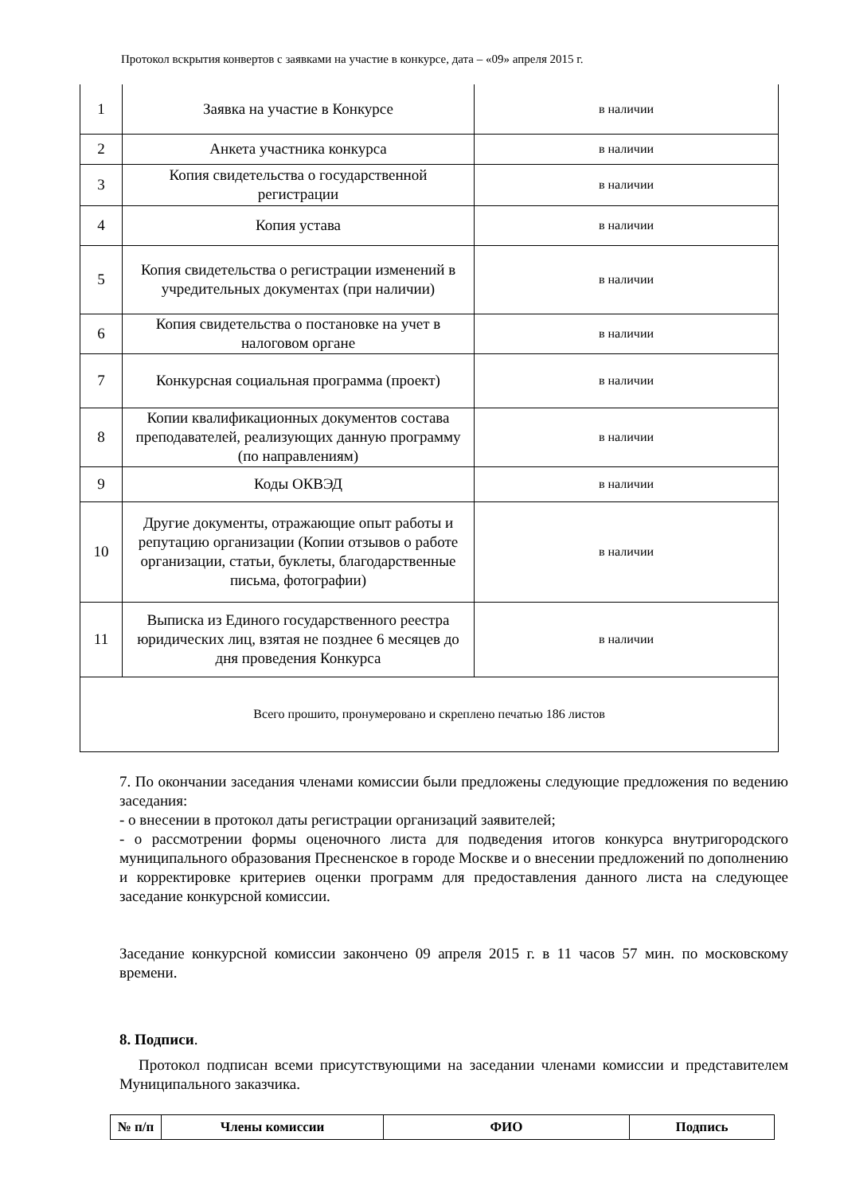Протокол вскрытия конвертов с заявками на участие в конкурсе, дата – «09» апреля 2015 г.
| 1 | Заявка на участие в Конкурсе | в наличии |
| 2 | Анкета участника конкурса | в наличии |
| 3 | Копия свидетельства о государственной регистрации | в наличии |
| 4 | Копия устава | в наличии |
| 5 | Копия свидетельства о регистрации изменений в учредительных документах (при наличии) | в наличии |
| 6 | Копия свидетельства о постановке на учет в налоговом органе | в наличии |
| 7 | Конкурсная социальная программа (проект) | в наличии |
| 8 | Копии квалификационных документов состава преподавателей, реализующих данную программу (по направлениям) | в наличии |
| 9 | Коды ОКВЭД | в наличии |
| 10 | Другие документы, отражающие опыт работы и репутацию организации (Копии отзывов о работе организации, статьи, буклеты, благодарственные письма, фотографии) | в наличии |
| 11 | Выписка из Единого государственного реестра юридических лиц, взятая не позднее 6 месяцев до дня проведения Конкурса | в наличии |
| Всего прошито, пронумеровано и скреплено печатью 186 листов | | |
7. По окончании заседания членами комиссии были предложены следующие предложения по ведению заседания:
- о внесении в протокол даты регистрации организаций заявителей;
- о рассмотрении формы оценочного листа для подведения итогов конкурса внутригородского муниципального образования Пресненское в городе Москве и о внесении предложений по дополнению и корректировке критериев оценки программ для предоставления данного листа на следующее заседание конкурсной комиссии.
Заседание конкурсной комиссии закончено 09 апреля 2015 г. в 11 часов 57 мин. по московскому времени.
8. Подписи.
Протокол подписан всеми присутствующими на заседании членами комиссии и представителем Муниципального заказчика.
| № п/п | Члены комиссии | ФИО | Подпись |
| --- | --- | --- | --- |